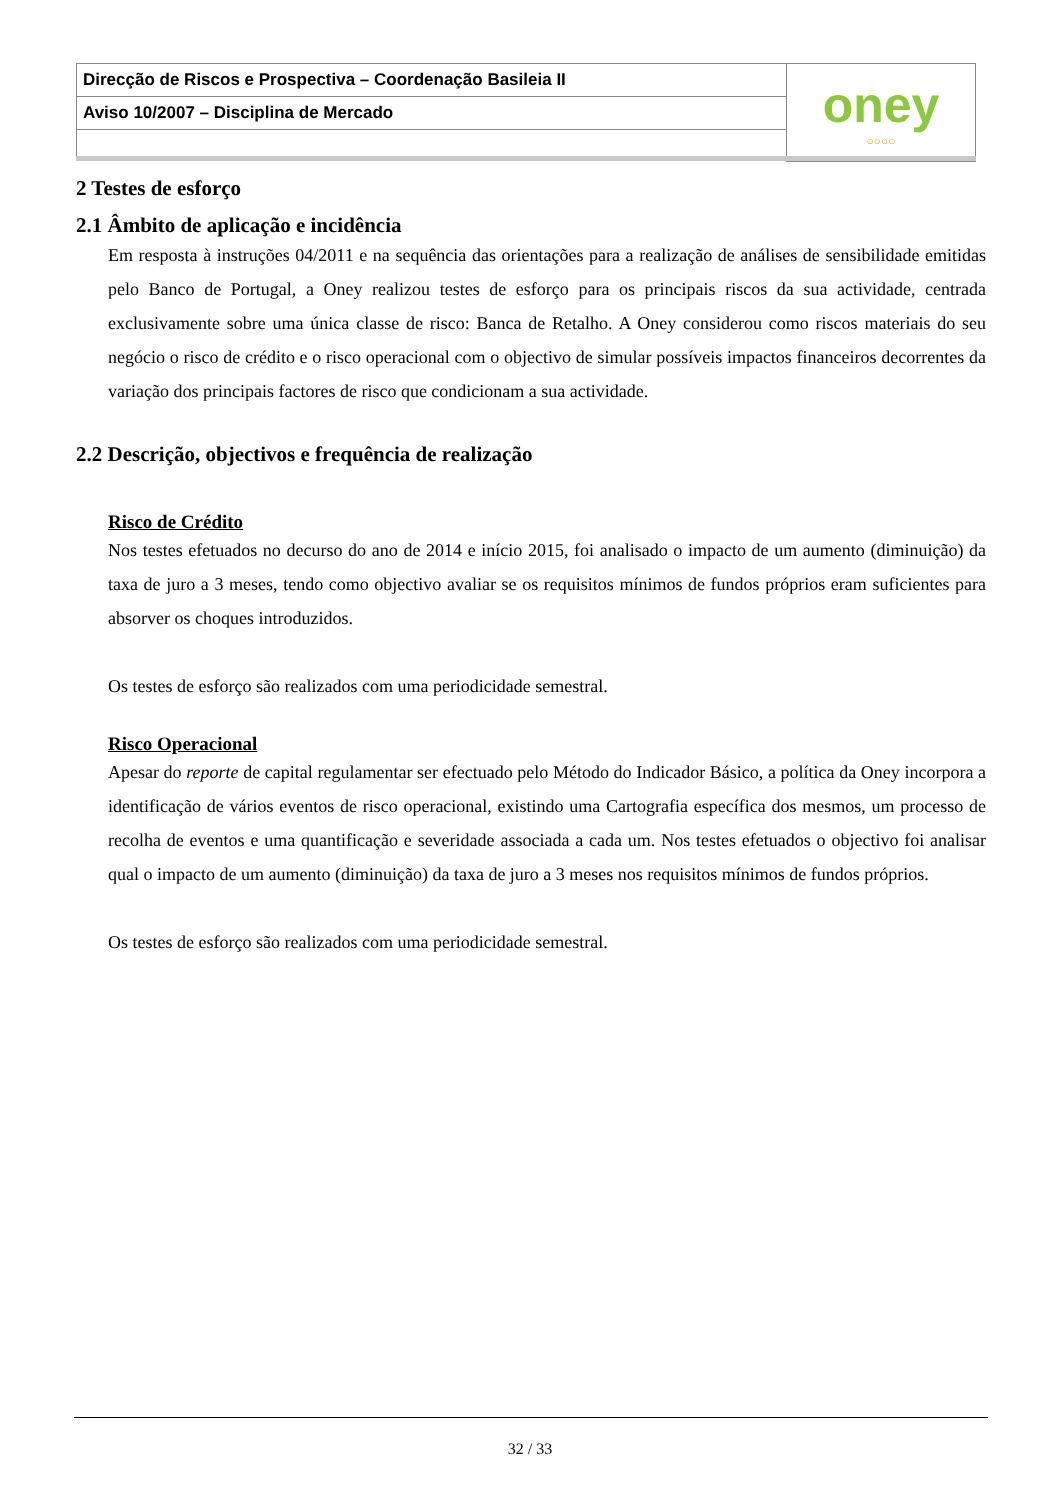| Direcção de Riscos e Prospectiva – Coordenação Basileia II | oney ○○○○ |
| Aviso 10/2007 – Disciplina de Mercado | |
2 Testes de esforço
2.1 Âmbito de aplicação e incidência
Em resposta à instruções 04/2011 e na sequência das orientações para a realização de análises de sensibilidade emitidas pelo Banco de Portugal, a Oney realizou testes de esforço para os principais riscos da sua actividade, centrada exclusivamente sobre uma única classe de risco: Banca de Retalho. A Oney considerou como riscos materiais do seu negócio o risco de crédito e o risco operacional com o objectivo de simular possíveis impactos financeiros decorrentes da variação dos principais factores de risco que condicionam a sua actividade.
2.2 Descrição, objectivos e frequência de realização
Risco de Crédito
Nos testes efetuados no decurso do ano de 2014 e início 2015, foi analisado o impacto de um aumento (diminuição) da taxa de juro a 3 meses, tendo como objectivo avaliar se os requisitos mínimos de fundos próprios eram suficientes para absorver os choques introduzidos.
Os testes de esforço são realizados com uma periodicidade semestral.
Risco Operacional
Apesar do reporte de capital regulamentar ser efectuado pelo Método do Indicador Básico, a política da Oney incorpora a identificação de vários eventos de risco operacional, existindo uma Cartografia específica dos mesmos, um processo de recolha de eventos e uma quantificação e severidade associada a cada um. Nos testes efetuados o objectivo foi analisar qual o impacto de um aumento (diminuição) da taxa de juro a 3 meses nos requisitos mínimos de fundos próprios.
Os testes de esforço são realizados com uma periodicidade semestral.
32 / 33